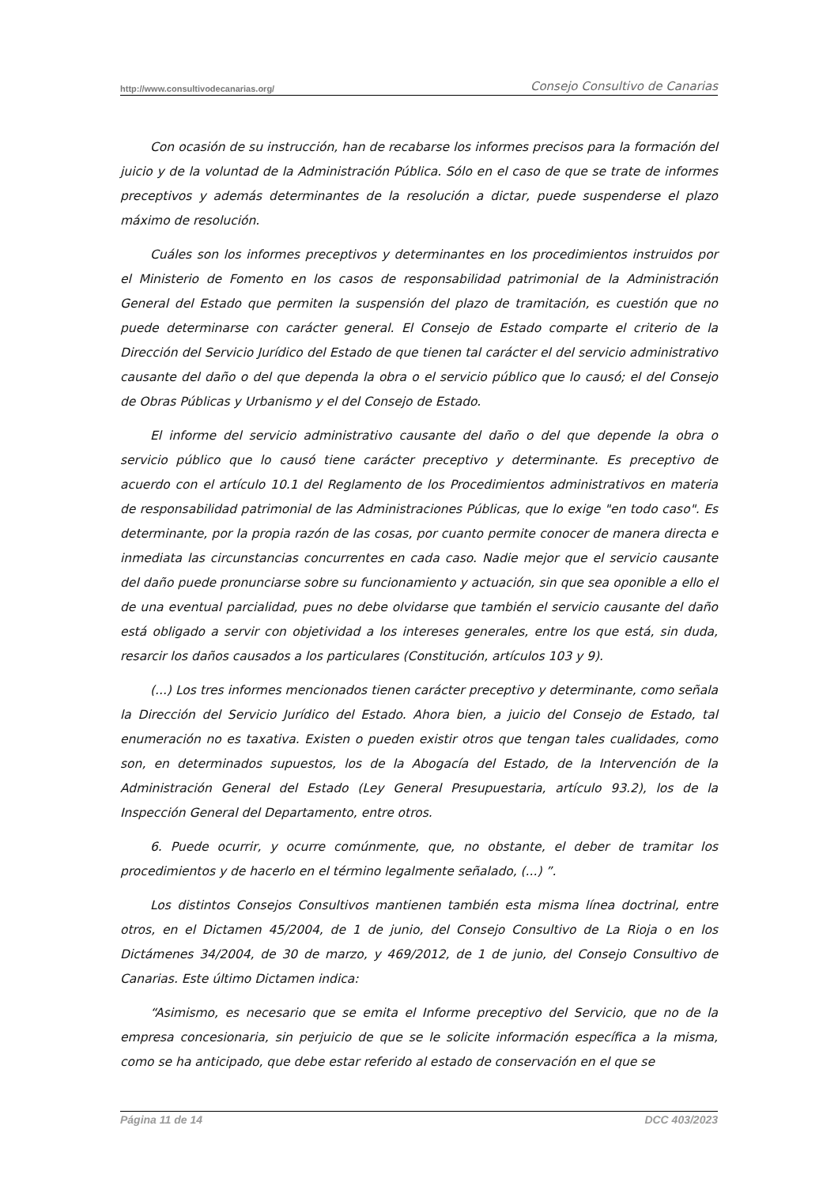http://www.consultivodecanarias.org/ Consejo Consultivo de Canarias
Con ocasión de su instrucción, han de recabarse los informes precisos para la formación del juicio y de la voluntad de la Administración Pública. Sólo en el caso de que se trate de informes preceptivos y además determinantes de la resolución a dictar, puede suspenderse el plazo máximo de resolución.
Cuáles son los informes preceptivos y determinantes en los procedimientos instruidos por el Ministerio de Fomento en los casos de responsabilidad patrimonial de la Administración General del Estado que permiten la suspensión del plazo de tramitación, es cuestión que no puede determinarse con carácter general. El Consejo de Estado comparte el criterio de la Dirección del Servicio Jurídico del Estado de que tienen tal carácter el del servicio administrativo causante del daño o del que dependa la obra o el servicio público que lo causó; el del Consejo de Obras Públicas y Urbanismo y el del Consejo de Estado.
El informe del servicio administrativo causante del daño o del que depende la obra o servicio público que lo causó tiene carácter preceptivo y determinante. Es preceptivo de acuerdo con el artículo 10.1 del Reglamento de los Procedimientos administrativos en materia de responsabilidad patrimonial de las Administraciones Públicas, que lo exige "en todo caso". Es determinante, por la propia razón de las cosas, por cuanto permite conocer de manera directa e inmediata las circunstancias concurrentes en cada caso. Nadie mejor que el servicio causante del daño puede pronunciarse sobre su funcionamiento y actuación, sin que sea oponible a ello el de una eventual parcialidad, pues no debe olvidarse que también el servicio causante del daño está obligado a servir con objetividad a los intereses generales, entre los que está, sin duda, resarcir los daños causados a los particulares (Constitución, artículos 103 y 9).
(...) Los tres informes mencionados tienen carácter preceptivo y determinante, como señala la Dirección del Servicio Jurídico del Estado. Ahora bien, a juicio del Consejo de Estado, tal enumeración no es taxativa. Existen o pueden existir otros que tengan tales cualidades, como son, en determinados supuestos, los de la Abogacía del Estado, de la Intervención de la Administración General del Estado (Ley General Presupuestaria, artículo 93.2), los de la Inspección General del Departamento, entre otros.
6. Puede ocurrir, y ocurre comúnmente, que, no obstante, el deber de tramitar los procedimientos y de hacerlo en el término legalmente señalado, (...) ”.
Los distintos Consejos Consultivos mantienen también esta misma línea doctrinal, entre otros, en el Dictamen 45/2004, de 1 de junio, del Consejo Consultivo de La Rioja o en los Dictámenes 34/2004, de 30 de marzo, y 469/2012, de 1 de junio, del Consejo Consultivo de Canarias. Este último Dictamen indica:
“Asimismo, es necesario que se emita el Informe preceptivo del Servicio, que no de la empresa concesionaria, sin perjuicio de que se le solicite información específica a la misma, como se ha anticipado, que debe estar referido al estado de conservación en el que se
Página 11 de 14 DCC 403/2023